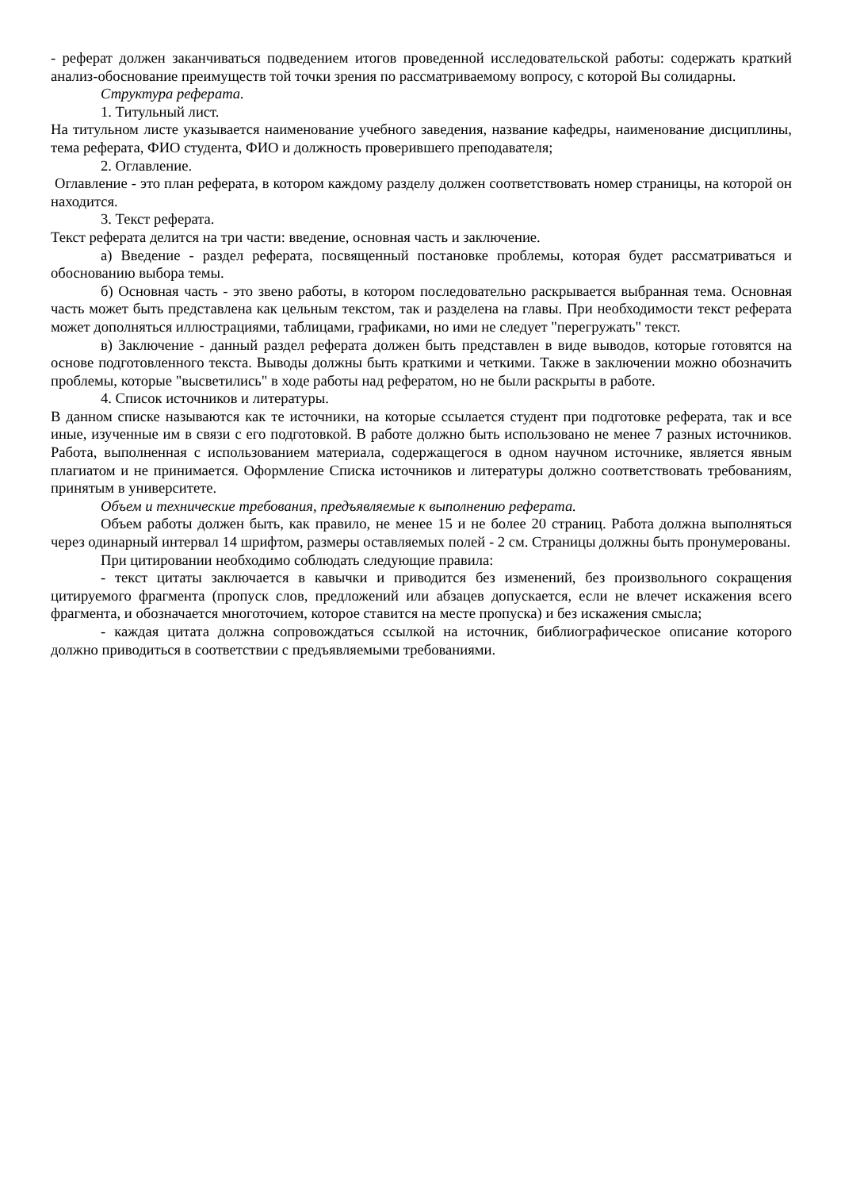- реферат должен заканчиваться подведением итогов проведенной исследовательской работы: содержать краткий анализ-обоснование преимуществ той точки зрения по рассматриваемому вопросу, с которой Вы солидарны.
Структура реферата.
1. Титульный лист.
На титульном листе указывается наименование учебного заведения, название кафедры, наименование дисциплины, тема реферата, ФИО студента, ФИО и должность проверившего преподавателя;
2. Оглавление.
Оглавление - это план реферата, в котором каждому разделу должен соответствовать номер страницы, на которой он находится.
3. Текст реферата.
Текст реферата делится на три части: введение, основная часть и заключение.
а) Введение - раздел реферата, посвященный постановке проблемы, которая будет рассматриваться и обоснованию выбора темы.
б) Основная часть - это звено работы, в котором последовательно раскрывается выбранная тема. Основная часть может быть представлена как цельным текстом, так и разделена на главы. При необходимости текст реферата может дополняться иллюстрациями, таблицами, графиками, но ими не следует "перегружать" текст.
в) Заключение - данный раздел реферата должен быть представлен в виде выводов, которые готовятся на основе подготовленного текста. Выводы должны быть краткими и четкими. Также в заключении можно обозначить проблемы, которые "высветились" в ходе работы над рефератом, но не были раскрыты в работе.
4. Список источников и литературы.
В данном списке называются как те источники, на которые ссылается студент при подготовке реферата, так и все иные, изученные им в связи с его подготовкой. В работе должно быть использовано не менее 7 разных источников. Работа, выполненная с использованием материала, содержащегося в одном научном источнике, является явным плагиатом и не принимается. Оформление Списка источников и литературы должно соответствовать требованиям, принятым в университете.
Объем и технические требования, предъявляемые к выполнению реферата.
Объем работы должен быть, как правило, не менее 15 и не более 20 страниц. Работа должна выполняться через одинарный интервал 14 шрифтом, размеры оставляемых полей - 2 см. Страницы должны быть пронумерованы.
При цитировании необходимо соблюдать следующие правила:
- текст цитаты заключается в кавычки и приводится без изменений, без произвольного сокращения цитируемого фрагмента (пропуск слов, предложений или абзацев допускается, если не влечет искажения всего фрагмента, и обозначается многоточием, которое ставится на месте пропуска) и без искажения смысла;
- каждая цитата должна сопровождаться ссылкой на источник, библиографическое описание которого должно приводиться в соответствии с предъявляемыми требованиями.